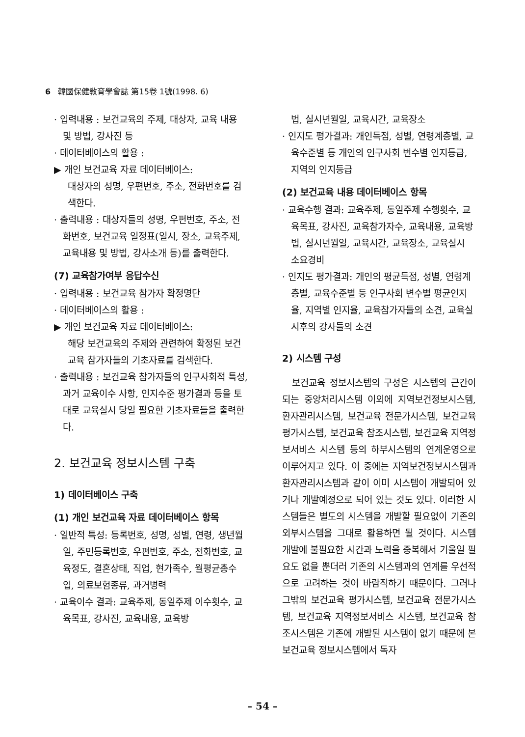6 韓國保健敎育學會誌 第15卷 1號(1998. 6)
· 입력내용 : 보건교육의 주제, 대상자, 교육 내용 및 방법, 강사진 등
· 데이터베이스의 활용 :
▶ 개인 보건교육 자료 데이터베이스:
대상자의 성명, 우편번호, 주소, 전화번호를 검색한다.
· 출력내용 : 대상자들의 성명, 우편번호, 주소, 전화번호, 보건교육 일정표(일시, 장소, 교육주제, 교육내용 및 방법, 강사소개 등)를 출력한다.
(7) 교육참가여부 응답수신
· 입력내용 : 보건교육 참가자 확정명단
· 데이터베이스의 활용 :
▶ 개인 보건교육 자료 데이터베이스:
해당 보건교육의 주제와 관련하여 확정된 보건교육 참가자들의 기초자료를 검색한다.
· 출력내용 : 보건교육 참가자들의 인구사회적 특성, 과거 교육이수 사항, 인지수준 평가결과 등을 토대로 교육실시 당일 필요한 기초자료들을 출력한다.
2. 보건교육 정보시스템 구축
1) 데이터베이스 구축
(1) 개인 보건교육 자료 데이터베이스 항목
· 일반적 특성: 등록번호, 성명, 성별, 연령, 생년월일, 주민등록번호, 우편번호, 주소, 전화번호, 교육정도, 결혼상태, 직업, 현가족수, 월평균총수입, 의료보험종류, 과거병력
· 교육이수 결과: 교육주제, 동일주제 이수횟수, 교육목표, 강사진, 교육내용, 교육방
법, 실시년월일, 교육시간, 교육장소
· 인지도 평가결과: 개인득점, 성별, 연령계층별, 교육수준별 등 개인의 인구사회 변수별 인지등급, 지역의 인지등급
(2) 보건교육 내용 데이터베이스 항목
· 교육수행 결과: 교육주제, 동일주제 수행횟수, 교육목표, 강사진, 교육참가자수, 교육내용, 교육방법, 실시년월일, 교육시간, 교육장소, 교육실시 소요경비
· 인지도 평가결과: 개인의 평균득점, 성별, 연령계층별, 교육수준별 등 인구사회 변수별 평균인지율, 지역별 인지율, 교육참가자들의 소견, 교육실시후의 강사들의 소견
2) 시스템 구성
보건교육 정보시스템의 구성은 시스템의 근간이 되는 중앙처리시스템 이외에 지역보건정보시스템, 환자관리시스템, 보건교육 전문가시스템, 보건교육 평가시스템, 보건교육 참조시스템, 보건교육 지역정보서비스 시스템 등의 하부시스템의 연계운영으로 이루어지고 있다. 이 중에는 지역보건정보시스템과 환자관리시스템과 같이 이미 시스템이 개발되어 있거나 개발예정으로 되어 있는 것도 있다. 이러한 시스템들은 별도의 시스템을 개발할 필요없이 기존의 외부시스템을 그대로 활용하면 될 것이다. 시스템 개발에 불필요한 시간과 노력을 중복해서 기울일 필요도 없을 뿐더러 기존의 시스템과의 연계를 우선적으로 고려하는 것이 바람직하기 때문이다. 그러나 그밖의 보건교육 평가시스템, 보건교육 전문가시스템, 보건교육 지역정보서비스 시스템, 보건교육 참조시스템은 기존에 개발된 시스템이 없기 때문에 본 보건교육 정보시스템에서 독자
– 54 –